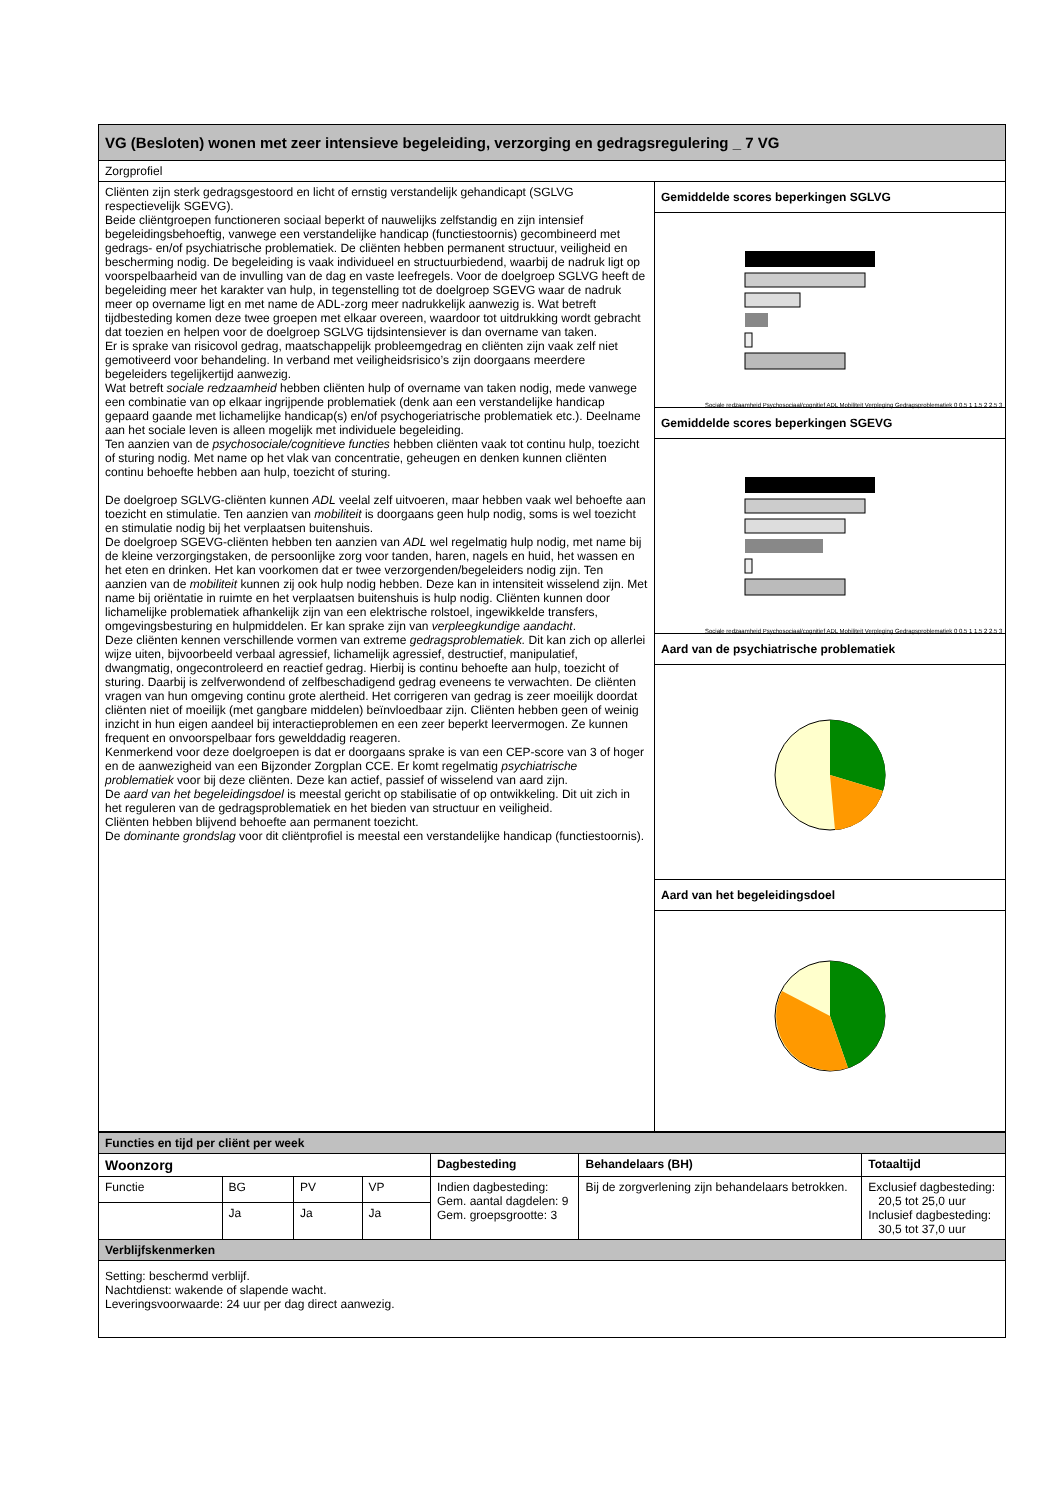| VG (Besloten) wonen met zeer intensieve begeleiding, verzorging en gedragsregulering _ 7 VG | |
| Zorgprofiel | |
| Cliënten zijn sterk gedragsgestoord en licht of ernstig verstandelijk gehandicapt (SGLVG respectievelijk SGEVG). Beide cliëntgroepen functioneren sociaal beperkt of nauwelijks zelfstandig en zijn intensief begeleidingsbehoeftig, vanwege een verstandelijke handicap (functiestoornis) gecombineerd met gedrags- en/of psychiatrische problematiek. De cliënten hebben permanent structuur, veiligheid en bescherming nodig. De begeleiding is vaak individueel en structuurbiedend, waarbij de nadruk ligt op voorspelbaarheid van de invulling van de dag en vaste leefregels. Voor de doelgroep SGLVG heeft de begeleiding meer het karakter van hulp, in tegenstelling tot de doelgroep SGEVG waar de nadruk meer op overname ligt en met name de ADL-zorg meer nadrukkelijk aanwezig is. Wat betreft tijdbesteding komen deze twee groepen met elkaar overeen, waardoor tot uitdrukking wordt gebracht dat toezien en helpen voor de doelgroep SGLVG tijdsintensiever is dan overname van taken. Er is sprake van risicovol gedrag, maatschappelijk probleemgedrag en cliënten zijn vaak zelf niet gemotiveerd voor behandeling. In verband met veiligheidsrisico’s zijn doorgaans meerdere begeleiders tegelijkertijd aanwezig. Wat betreft sociale redzaamheid hebben cliënten hulp of overname van taken nodig, mede vanwege een combinatie van op elkaar ingrijpende problematiek (denk aan een verstandelijke handicap gepaard gaande met lichamelijke handicap(s) en/of psychogeriatrische problematiek etc.). Deelname aan het sociale leven is alleen mogelijk met individuele begeleiding. Ten aanzien van de psychosociale/cognitieve functies hebben cliënten vaak tot continu hulp, toezicht of sturing nodig. Met name op het vlak van concentratie, geheugen en denken kunnen cliënten continu behoefte hebben aan hulp, toezicht of sturing. De doelgroep SGLVG-cliënten kunnen ADL veelal zelf uitvoeren, maar hebben vaak wel behoefte aan toezicht en stimulatie. Ten aanzien van mobiliteit is doorgaans geen hulp nodig, soms is wel toezicht en stimulatie nodig bij het verplaatsen buitenshuis. De doelgroep SGEVG-cliënten hebben ten aanzien van ADL wel regelmatig hulp nodig, met name bij de kleine verzorgingstaken, de persoonlijke zorg voor tanden, haren, nagels en huid, het wassen en het eten en drinken. Het kan voorkomen dat er twee verzorgenden/begeleiders nodig zijn. Ten aanzien van de mobiliteit kunnen zij ook hulp nodig hebben. Deze kan in intensiteit wisselend zijn. Met name bij oriëntatie in ruimte en het verplaatsen buitenshuis is hulp nodig. Cliënten kunnen door lichamelijke problematiek afhankelijk zijn van een elektrische rolstoel, ingewikkelde transfers, omgevingsbesturing en hulpmiddelen. Er kan sprake zijn van verpleegkundige aandacht . Deze cliënten kennen verschillende vormen van extreme gedragsproblematiek. Dit kan zich op allerlei wijze uiten, bijvoorbeeld verbaal agressief, lichamelijk agressief, destructief, manipulatief, dwangmatig, ongecontroleerd en reactief gedrag. Hierbij is continu behoefte aan hulp, toezicht of sturing. Daarbij is zelfverwondend of zelfbeschadigend gedrag eveneens te verwachten. De cliënten vragen van hun omgeving continu grote alertheid. Het corrigeren van gedrag is zeer moeilijk doordat cliënten niet of moeilijk (met gangbare middelen) beïnvloedbaar zijn. Cliënten hebben geen of weinig inzicht in hun eigen aandeel bij interactieproblemen en een zeer beperkt leervermogen. Ze kunnen frequent en onvoorspelbaar fors gewelddadig reageren. Kenmerkend voor deze doelgroepen is dat er doorgaans sprake is van een CEP-score van 3 of hoger en de aanwezigheid van een Bijzonder Zorgplan CCE. Er komt regelmatig psychiatrische problematiek voor bij deze cliënten. Deze kan actief, passief of wisselend van aard zijn. De aard van het begeleidingsdoel is meestal gericht op stabilisatie of op ontwikkeling. Dit uit zich in het reguleren van de gedragsproblematiek en het bieden van structuur en veiligheid. Cliënten hebben blijvend behoefte aan permanent toezicht. De dominante grondslag voor dit cliëntprofiel is meestal een verstandelijke handicap (functiestoornis). | Gemiddelde scores beperkingen SGLVG Sociale redzaamheid Psychosociaal/cognitief ADL Mobiliteit Verpleging Gedragsproblematiek 0 0,5 1 1,5 2 2,5 3 Gemiddelde scores beperkingen SGEVG Sociale redzaamheid Psychosociaal/cognitief ADL Mobiliteit Verpleging Gedragsproblematiek 0 0,5 1 1,5 2 2,5 3 Aard van de psychiatrische problematiek Aard van het begeleidingsdoel |
| Functies en tijd per cliënt per week | | | | | | |
| Woonzorg | | | | Dagbesteding | Behandelaars (BH) | Totaaltijd |
| Functie | BG | PV | VP | Indien dagbesteding: Gem. aantal dagdelen: 9 Gem. groepsgrootte: 3 | Bij de zorgverlening zijn behandelaars betrokken. | Exclusief dagbesteding: 20,5 tot 25,0 uur Inclusief dagbesteding: 30,5 tot 37,0 uur |
| | Ja | Ja | Ja | | | |
| Verblijfskenmerken | | | | | | |
| Setting: beschermd verblijf. Nachtdienst: wakende of slapende wacht. Leveringsvoorwaarde: 24 uur per dag direct aanwezig. | | | | | | |